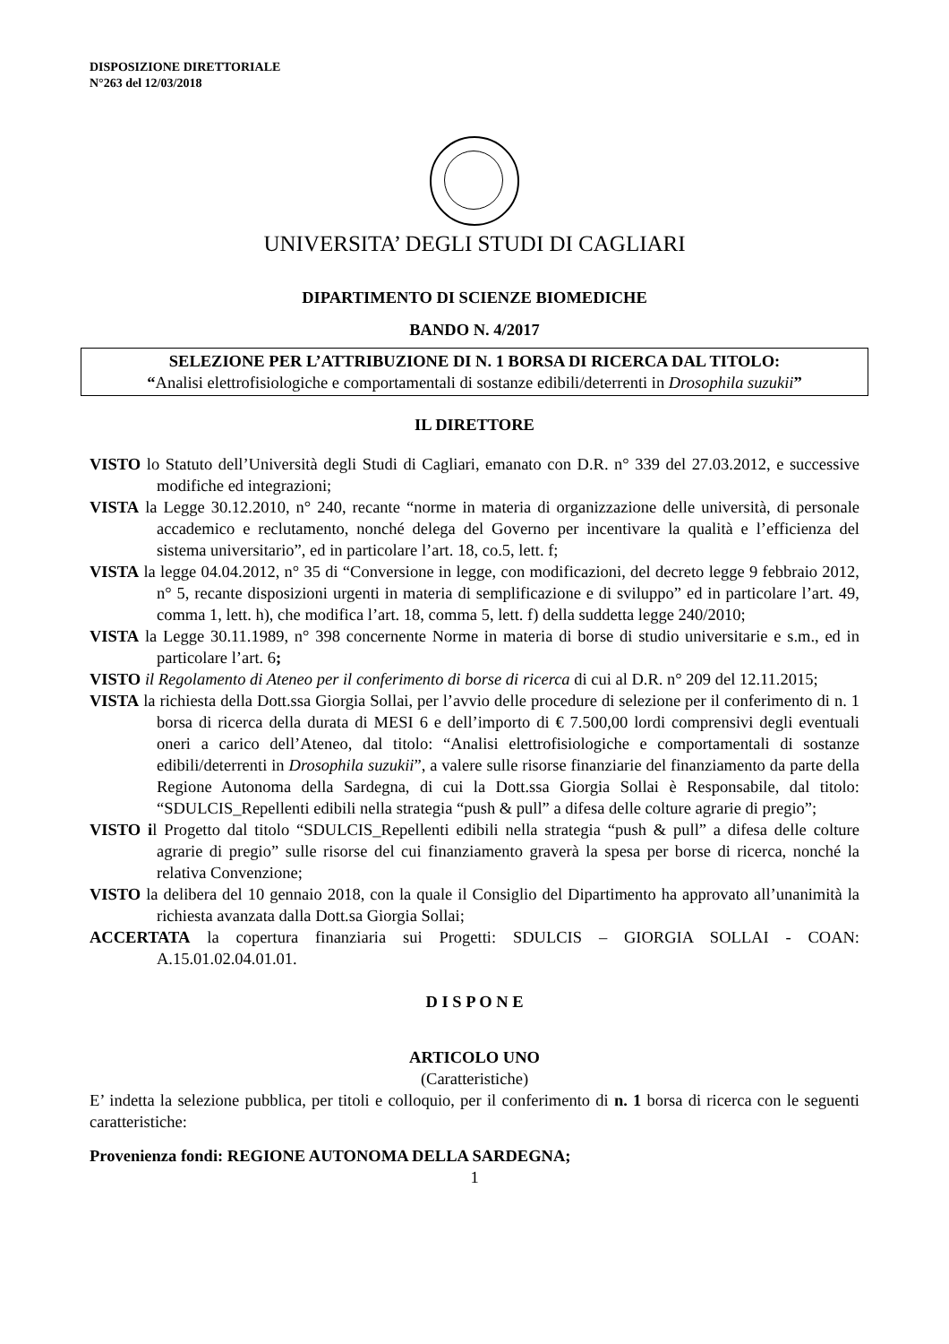DISPOSIZIONE DIRETTORIALE
N°263 del 12/03/2018
UNIVERSITA’ DEGLI STUDI DI CAGLIARI
DIPARTIMENTO DI SCIENZE BIOMEDICHE
BANDO N. 4/2017
SELEZIONE PER L’ATTRIBUZIONE DI N. 1 BORSA DI RICERCA DAL TITOLO:
“Analisi elettrofisiologiche e comportamentali di sostanze edibili/deterrenti in Drosophila suzukii”
IL DIRETTORE
VISTO lo Statuto dell’Università degli Studi di Cagliari, emanato con D.R. n° 339 del 27.03.2012, e successive modifiche ed integrazioni;
VISTA la Legge 30.12.2010, n° 240, recante “norme in materia di organizzazione delle università, di personale accademico e reclutamento, nonché delega del Governo per incentivare la qualità e l’efficienza del sistema universitario”, ed in particolare l’art. 18, co.5, lett. f;
VISTA la legge 04.04.2012, n° 35 di “Conversione in legge, con modificazioni, del decreto legge 9 febbraio 2012, n° 5, recante disposizioni urgenti in materia di semplificazione e di sviluppo” ed in particolare l’art. 49, comma 1, lett. h), che modifica l’art. 18, comma 5, lett. f) della suddetta legge 240/2010;
VISTA la Legge 30.11.1989, n° 398 concernente Norme in materia di borse di studio universitarie e s.m., ed in particolare l’art. 6;
VISTO il Regolamento di Ateneo per il conferimento di borse di ricerca di cui al D.R. n° 209 del 12.11.2015;
VISTA la richiesta della Dott.ssa Giorgia Sollai, per l’avvio delle procedure di selezione per il conferimento di n. 1 borsa di ricerca della durata di MESI 6 e dell’importo di € 7.500,00 lordi comprensivi degli eventuali oneri a carico dell’Ateneo, dal titolo: “Analisi elettrofisiologiche e comportamentali di sostanze edibili/deterrenti in Drosophila suzukii”, a valere sulle risorse finanziarie del finanziamento da parte della Regione Autonoma della Sardegna, di cui la Dott.ssa Giorgia Sollai è Responsabile, dal titolo: “SDULCIS_Repellenti edibili nella strategia “push & pull” a difesa delle colture agrarie di pregio”;
VISTO il Progetto dal titolo “SDULCIS_Repellenti edibili nella strategia “push & pull” a difesa delle colture agrarie di pregio” sulle risorse del cui finanziamento graverà la spesa per borse di ricerca, nonché la relativa Convenzione;
VISTO la delibera del 10 gennaio 2018, con la quale il Consiglio del Dipartimento ha approvato all’unanimità la richiesta avanzata dalla Dott.sa Giorgia Sollai;
ACCERTATA la copertura finanziaria sui Progetti: SDULCIS – GIORGIA SOLLAI - COAN: A.15.01.02.04.01.01.
D I S P O N E
ARTICOLO UNO
(Caratteristiche)
E’ indetta la selezione pubblica, per titoli e colloquio, per il conferimento di n. 1 borsa di ricerca con le seguenti caratteristiche:
Provenienza fondi: REGIONE AUTONOMA DELLA SARDEGNA;
1